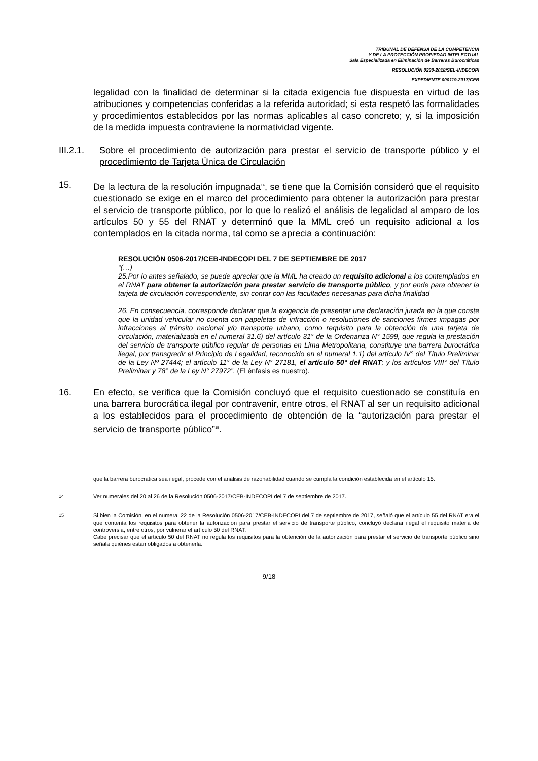TRIBUNAL DE DEFENSA DE LA COMPETENCIA
Y DE LA PROTECCIÓN PROPIEDAD INTELECTUAL
Sala Especializada en Eliminación de Barreras Burocráticas
RESOLUCIÓN 0230-2018/SEL-INDECOPI
EXPEDIENTE 000119-2017/CEB
legalidad con la finalidad de determinar si la citada exigencia fue dispuesta en virtud de las atribuciones y competencias conferidas a la referida autoridad; si esta respetó las formalidades y procedimientos establecidos por las normas aplicables al caso concreto; y, si la imposición de la medida impuesta contraviene la normatividad vigente.
III.2.1.
Sobre el procedimiento de autorización para prestar el servicio de transporte público y el procedimiento de Tarjeta Única de Circulación
15. De la lectura de la resolución impugnada<sup>14</sup>, se tiene que la Comisión consideró que el requisito cuestionado se exige en el marco del procedimiento para obtener la autorización para prestar el servicio de transporte público, por lo que lo realizó el análisis de legalidad al amparo de los artículos 50 y 55 del RNAT y determinó que la MML creó un requisito adicional a los contemplados en la citada norma, tal como se aprecia a continuación:
RESOLUCIÓN 0506-2017/CEB-INDECOPI DEL 7 DE SEPTIEMBRE DE 2017
“(…)
25.Por lo antes señalado, se puede apreciar que la MML ha creado un requisito adicional a los contemplados en el RNAT para obtener la autorización para prestar servicio de transporte público, y por ende para obtener la tarjeta de circulación correspondiente, sin contar con las facultades necesarias para dicha finalidad
26. En consecuencia, corresponde declarar que la exigencia de presentar una declaración jurada en la que conste que la unidad vehicular no cuenta con papeletas de infracción o resoluciones de sanciones firmes impagas por infracciones al tránsito nacional y/o transporte urbano, como requisito para la obtención de una tarjeta de circulación, materializada en el numeral 31.6) del artículo 31° de la Ordenanza N° 1599, que regula la prestación del servicio de transporte público regular de personas en Lima Metropolitana, constituye una barrera burocrática ilegal, por transgredir el Principio de Legalidad, reconocido en el numeral 1.1) del artículo IV° del Título Preliminar de la Ley Nº 27444; el artículo 11° de la Ley N° 27181, el artículo 50° del RNAT; y los artículos VIII° del Título Preliminar y 78° de la Ley N° 27972”. (El énfasis es nuestro).
16. En efecto, se verifica que la Comisión concluyó que el requisito cuestionado se constituía en una barrera burocrática ilegal por contravenir, entre otros, el RNAT al ser un requisito adicional a los establecidos para el procedimiento de obtención de la “autorización para prestar el servicio de transporte público”<sup>15</sup>.
que la barrera burocrática sea ilegal, procede con el análisis de razonabilidad cuando se cumpla la condición establecida en el artículo 15.
<sup>14</sup> Ver numerales del 20 al 26 de la Resolución 0506-2017/CEB-INDECOPI del 7 de septiembre de 2017.
<sup>15</sup> Si bien la Comisión, en el numeral 22 de la Resolución 0506-2017/CEB-INDECOPI del 7 de septiembre de 2017, señaló que el artículo 55 del RNAT era el que contenía los requisitos para obtener la autorización para prestar el servicio de transporte público, concluyó declarar ilegal el requisito materia de controversia, entre otros, por vulnerar el artículo 50 del RNAT.
Cabe precisar que el artículo 50 del RNAT no regula los requisitos para la obtención de la autorización para prestar el servicio de transporte público sino señala quiénes están obligados a obtenerla.
9/18